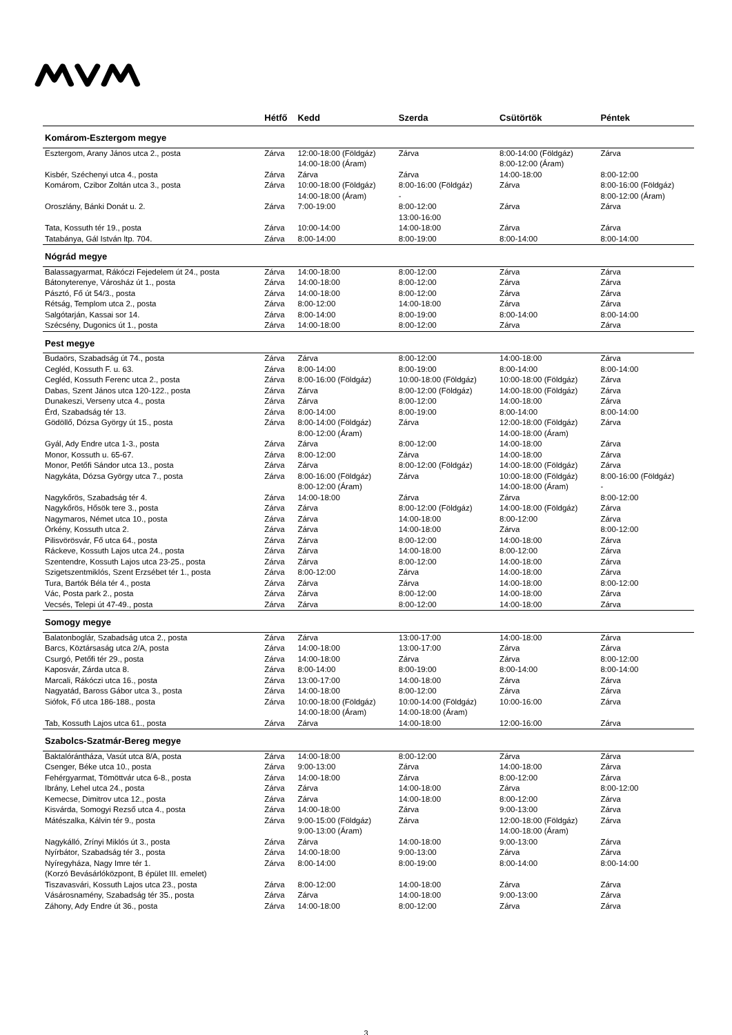| | Hétfő | Kedd | Szerda | Csütörtök | Péntek |
| --- | --- | --- | --- | --- | --- |
| Komárom-Esztergom megye | | | | | |
| Esztergom, Arany János utca 2., posta | Zárva | 12:00-18:00 (Földgáz) 14:00-18:00 (Áram) | Zárva | 8:00-14:00 (Földgáz) 8:00-12:00 (Áram) | Zárva |
| Kisbér, Széchenyi utca 4., posta | Zárva | Zárva | Zárva | 14:00-18:00 | 8:00-12:00 |
| Komárom, Czibor Zoltán utca 3., posta | Zárva | 10:00-18:00 (Földgáz) 14:00-18:00 (Áram) | 8:00-16:00 (Földgáz) - | Zárva | 8:00-16:00 (Földgáz) 8:00-12:00 (Áram) |
| Oroszlány, Bánki Donát u. 2. | Zárva | 7:00-19:00 | 8:00-12:00 13:00-16:00 | Zárva | Zárva |
| Tata, Kossuth tér 19., posta | Zárva | 10:00-14:00 | 14:00-18:00 | Zárva | Zárva |
| Tatabánya, Gál István ltp. 704. | Zárva | 8:00-14:00 | 8:00-19:00 | 8:00-14:00 | 8:00-14:00 |
| Nógrád megye | | | | | |
| Balassagyarmat, Rákóczi Fejedelem út 24., posta | Zárva | 14:00-18:00 | 8:00-12:00 | Zárva | Zárva |
| Bátonyterenye, Városház út 1., posta | Zárva | 14:00-18:00 | 8:00-12:00 | Zárva | Zárva |
| Pásztó, Fő út 54/3., posta | Zárva | 14:00-18:00 | 8:00-12:00 | Zárva | Zárva |
| Rétság, Templom utca 2., posta | Zárva | 8:00-12:00 | 14:00-18:00 | Zárva | Zárva |
| Salgótarján, Kassai sor 14. | Zárva | 8:00-14:00 | 8:00-19:00 | 8:00-14:00 | 8:00-14:00 |
| Szécsény, Dugonics út 1., posta | Zárva | 14:00-18:00 | 8:00-12:00 | Zárva | Zárva |
| Pest megye | | | | | |
| Budaörs, Szabadság út 74., posta | Zárva | Zárva | 8:00-12:00 | 14:00-18:00 | Zárva |
| Cegléd, Kossuth F. u. 63. | Zárva | 8:00-14:00 | 8:00-19:00 | 8:00-14:00 | 8:00-14:00 |
| Cegléd, Kossuth Ferenc utca 2., posta | Zárva | 8:00-16:00 (Földgáz) | 10:00-18:00 (Földgáz) | 10:00-18:00 (Földgáz) | Zárva |
| Dabas, Szent János utca 120-122., posta | Zárva | Zárva | 8:00-12:00 (Földgáz) | 14:00-18:00 (Földgáz) | Zárva |
| Dunakeszi, Verseny utca 4., posta | Zárva | Zárva | 8:00-12:00 | 14:00-18:00 | Zárva |
| Érd, Szabadság tér 13. | Zárva | 8:00-14:00 | 8:00-19:00 | 8:00-14:00 | 8:00-14:00 |
| Gödöllő, Dózsa György út 15., posta | Zárva | 8:00-14:00 (Földgáz) 8:00-12:00 (Áram) | Zárva | 12:00-18:00 (Földgáz) 14:00-18:00 (Áram) | Zárva |
| Gyál, Ady Endre utca 1-3., posta | Zárva | Zárva | 8:00-12:00 | 14:00-18:00 | Zárva |
| Monor, Kossuth u. 65-67. | Zárva | 8:00-12:00 | Zárva | 14:00-18:00 | Zárva |
| Monor, Petőfi Sándor utca 13., posta | Zárva | Zárva | 8:00-12:00 (Földgáz) | 14:00-18:00 (Földgáz) | Zárva |
| Nagykáta, Dózsa György utca 7., posta | Zárva | 8:00-16:00 (Földgáz) 8:00-12:00 (Áram) | Zárva | 10:00-18:00 (Földgáz) 14:00-18:00 (Áram) | 8:00-16:00 (Földgáz) - |
| Nagykőrös, Szabadság tér 4. | Zárva | 14:00-18:00 | Zárva | Zárva | 8:00-12:00 |
| Nagykőrös, Hősök tere 3., posta | Zárva | Zárva | 8:00-12:00 (Földgáz) | 14:00-18:00 (Földgáz) | Zárva |
| Nagymaros, Német utca 10., posta | Zárva | Zárva | 14:00-18:00 | 8:00-12:00 | Zárva |
| Örkény, Kossuth utca 2. | Zárva | Zárva | 14:00-18:00 | Zárva | 8:00-12:00 |
| Pilisvörösvár, Fő utca 64., posta | Zárva | Zárva | 8:00-12:00 | 14:00-18:00 | Zárva |
| Ráckeve, Kossuth Lajos utca 24., posta | Zárva | Zárva | 14:00-18:00 | 8:00-12:00 | Zárva |
| Szentendre, Kossuth Lajos utca 23-25., posta | Zárva | Zárva | 8:00-12:00 | 14:00-18:00 | Zárva |
| Szigetszentmiklós, Szent Erzsébet tér 1., posta | Zárva | 8:00-12:00 | Zárva | 14:00-18:00 | Zárva |
| Tura, Bartók Béla tér 4., posta | Zárva | Zárva | Zárva | 14:00-18:00 | 8:00-12:00 |
| Vác, Posta park 2., posta | Zárva | Zárva | 8:00-12:00 | 14:00-18:00 | Zárva |
| Vecsés, Telepi út 47-49., posta | Zárva | Zárva | 8:00-12:00 | 14:00-18:00 | Zárva |
| Somogy megye | | | | | |
| Balatonboglár, Szabadság utca 2., posta | Zárva | Zárva | 13:00-17:00 | 14:00-18:00 | Zárva |
| Barcs, Köztársaság utca 2/A, posta | Zárva | 14:00-18:00 | 13:00-17:00 | Zárva | Zárva |
| Csurgó, Petőfi tér 29., posta | Zárva | 14:00-18:00 | Zárva | Zárva | 8:00-12:00 |
| Kaposvár, Zárda utca 8. | Zárva | 8:00-14:00 | 8:00-19:00 | 8:00-14:00 | 8:00-14:00 |
| Marcali, Rákóczi utca 16., posta | Zárva | 13:00-17:00 | 14:00-18:00 | Zárva | Zárva |
| Nagyatád, Baross Gábor utca 3., posta | Zárva | 14:00-18:00 | 8:00-12:00 | Zárva | Zárva |
| Siófok, Fő utca 186-188., posta | Zárva | 10:00-18:00 (Földgáz) 14:00-18:00 (Áram) | 10:00-14:00 (Földgáz) 14:00-18:00 (Áram) | 10:00-16:00 | Zárva |
| Tab, Kossuth Lajos utca 61., posta | Zárva | Zárva | 14:00-18:00 | 12:00-16:00 | Zárva |
| Szabolcs-Szatmár-Bereg megye | | | | | |
| Baktalórántháza, Vasút utca 8/A, posta | Zárva | 14:00-18:00 | 8:00-12:00 | Zárva | Zárva |
| Csenger, Béke utca 10., posta | Zárva | 9:00-13:00 | Zárva | 14:00-18:00 | Zárva |
| Fehérgyarmat, Tömöttvár utca 6-8., posta | Zárva | 14:00-18:00 | Zárva | 8:00-12:00 | Zárva |
| Ibrány, Lehel utca 24., posta | Zárva | Zárva | 14:00-18:00 | Zárva | 8:00-12:00 |
| Kemecse, Dimitrov utca 12., posta | Zárva | Zárva | 14:00-18:00 | 8:00-12:00 | Zárva |
| Kisvárda, Somogyi Rezső utca 4., posta | Zárva | 14:00-18:00 | Zárva | 9:00-13:00 | Zárva |
| Mátészalka, Kálvin tér 9., posta | Zárva | 9:00-15:00 (Földgáz) 9:00-13:00 (Áram) | Zárva | 12:00-18:00 (Földgáz) 14:00-18:00 (Áram) | Zárva |
| Nagykálló, Zrínyi Miklós út 3., posta | Zárva | Zárva | 14:00-18:00 | 9:00-13:00 | Zárva |
| Nyírbátor, Szabadság tér 3., posta | Zárva | 14:00-18:00 | 9:00-13:00 | Zárva | Zárva |
| Nyíregyháza, Nagy Imre tér 1. (Korzó Bevásárlóközpont, B épület III. emelet) | Zárva | 8:00-14:00 | 8:00-19:00 | 8:00-14:00 | 8:00-14:00 |
| Tiszavasvári, Kossuth Lajos utca 23., posta | Zárva | 8:00-12:00 | 14:00-18:00 | Zárva | Zárva |
| Vásárosnamény, Szabadság tér 35., posta | Zárva | Zárva | 14:00-18:00 | 9:00-13:00 | Zárva |
| Záhony, Ady Endre út 36., posta | Zárva | 14:00-18:00 | 8:00-12:00 | Zárva | Zárva |
3